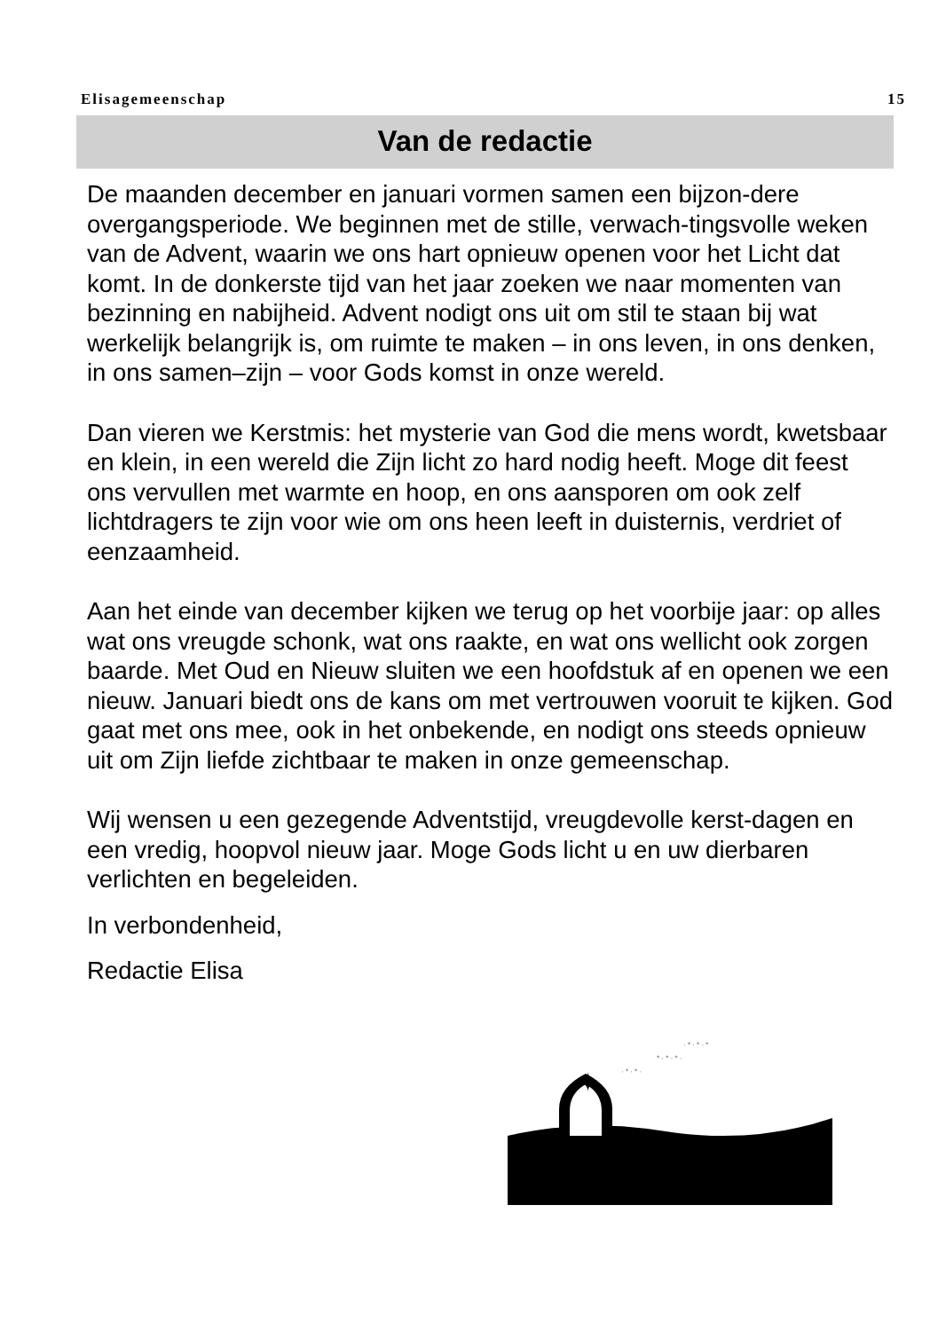Elisagemeenschap 15
Van de redactie
De maanden december en januari vormen samen een bijzon-dere overgangsperiode. We beginnen met de stille, verwach-tingsvolle weken van de Advent, waarin we ons hart opnieuw openen voor het Licht dat komt. In de donkerste tijd van het jaar zoeken we naar momenten van bezinning en nabijheid. Advent nodigt ons uit om stil te staan bij wat werkelijk belangrijk is, om ruimte te maken – in ons leven, in ons denken, in ons samen–zijn – voor Gods komst in onze wereld.
Dan vieren we Kerstmis: het mysterie van God die mens wordt, kwetsbaar en klein, in een wereld die Zijn licht zo hard nodig heeft. Moge dit feest ons vervullen met warmte en hoop, en ons aansporen om ook zelf lichtdragers te zijn voor wie om ons heen leeft in duisternis, verdriet of eenzaamheid.
Aan het einde van december kijken we terug op het voorbije jaar: op alles wat ons vreugde schonk, wat ons raakte, en wat ons wellicht ook zorgen baarde. Met Oud en Nieuw sluiten we een hoofdstuk af en openen we een nieuw. Januari biedt ons de kans om met vertrouwen vooruit te kijken. God gaat met ons mee, ook in het onbekende, en nodigt ons steeds opnieuw uit om Zijn liefde zichtbaar te maken in onze gemeenschap.
Wij wensen u een gezegende Adventstijd, vreugdevolle kerst-dagen en een vredig, hoopvol nieuw jaar. Moge Gods licht u en uw dierbaren verlichten en begeleiden.
In verbondenheid,
Redactie Elisa
✦
· * · * ·
* · * · * ·
· * · * · *